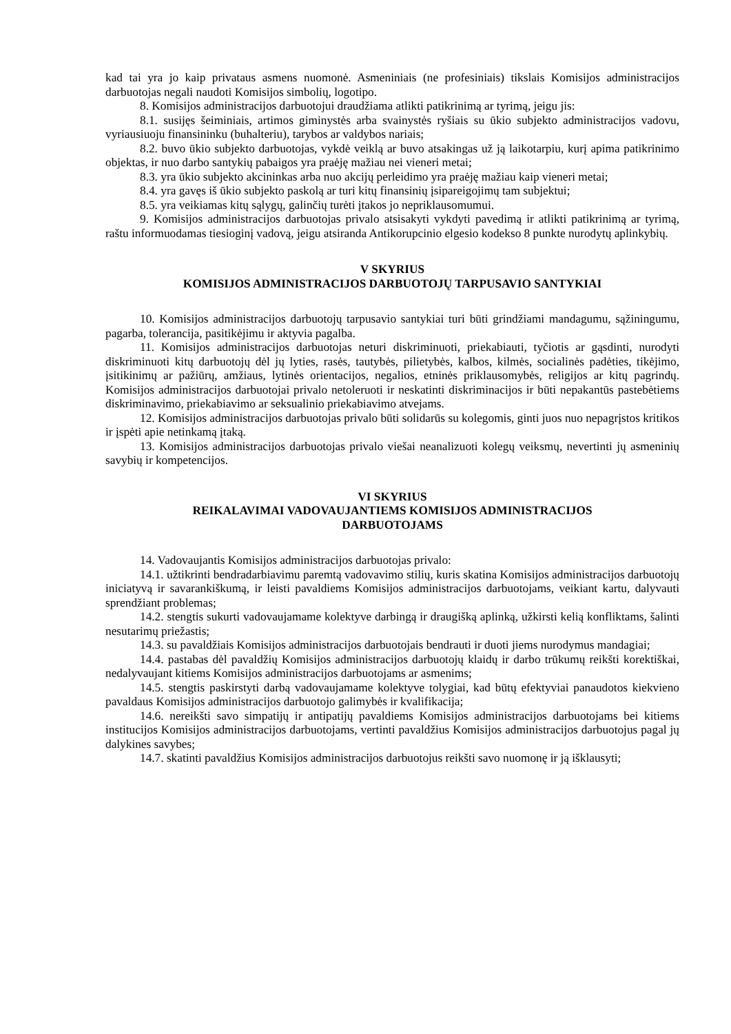kad tai yra jo kaip privataus asmens nuomonė. Asmeniniais (ne profesiniais) tikslais Komisijos administracijos darbuotojas negali naudoti Komisijos simbolių, logotipo.
8. Komisijos administracijos darbuotojui draudžiama atlikti patikrinimą ar tyrimą, jeigu jis:
8.1. susijęs šeiminiais, artimos giminystės arba svainystės ryšiais su ūkio subjekto administracijos vadovu, vyriausiuoju finansininku (buhalteriu), tarybos ar valdybos nariais;
8.2. buvo ūkio subjekto darbuotojas, vykdė veiklą ar buvo atsakingas už ją laikotarpiu, kurį apima patikrinimo objektas, ir nuo darbo santykių pabaigos yra praėję mažiau nei vieneri metai;
8.3. yra ūkio subjekto akcininkas arba nuo akcijų perleidimo yra praėję mažiau kaip vieneri metai;
8.4. yra gavęs iš ūkio subjekto paskolą ar turi kitų finansinių įsipareigojimų tam subjektui;
8.5. yra veikiamas kitų sąlygų, galinčių turėti įtakos jo nepriklausomumui.
9. Komisijos administracijos darbuotojas privalo atsisakyti vykdyti pavedimą ir atlikti patikrinimą ar tyrimą, raštu informuodamas tiesioginį vadovą, jeigu atsiranda Antikorupcinio elgesio kodekso 8 punkte nurodytų aplinkybių.
V SKYRIUS
KOMISIJOS ADMINISTRACIJOS DARBUOTOJŲ TARPUSAVIO SANTYKIAI
10. Komisijos administracijos darbuotojų tarpusavio santykiai turi būti grindžiami mandagumu, sąžiningumu, pagarba, tolerancija, pasitikėjimu ir aktyvia pagalba.
11. Komisijos administracijos darbuotojas neturi diskriminuoti, priekabiauti, tyčiotis ar gąsdinti, nurodyti diskriminuoti kitų darbuotojų dėl jų lyties, rasės, tautybės, pilietybės, kalbos, kilmės, socialinės padėties, tikėjimo, įsitikinimų ar pažiūrų, amžiaus, lytinės orientacijos, negalios, etninės priklausomybės, religijos ar kitų pagrindų. Komisijos administracijos darbuotojai privalo netoleruoti ir neskatinti diskriminacijos ir būti nepakantūs pastebėtiems diskriminavimo, priekabiavimo ar seksualinio priekabiavimo atvejams.
12. Komisijos administracijos darbuotojas privalo būti solidarūs su kolegomis, ginti juos nuo nepagrįstos kritikos ir įspėti apie netinkamą įtaką.
13. Komisijos administracijos darbuotojas privalo viešai neanalizuoti kolegų veiksmų, nevertinti jų asmeninių savybių ir kompetencijos.
VI SKYRIUS
REIKALAVIMAI VADOVAUJANTIEMS KOMISIJOS ADMINISTRACIJOS
DARBUOTOJAMS
14. Vadovaujantis Komisijos administracijos darbuotojas privalo:
14.1. užtikrinti bendradarbiavimu paremtą vadovavimo stilių, kuris skatina Komisijos administracijos darbuotojų iniciatyvą ir savarankiškumą, ir leisti pavaldiems Komisijos administracijos darbuotojams, veikiant kartu, dalyvauti sprendžiant problemas;
14.2. stengtis sukurti vadovaujamame kolektyve darbingą ir draugišką aplinką, užkirsti kelią konfliktams, šalinti nesutarimų priežastis;
14.3. su pavaldžiais Komisijos administracijos darbuotojais bendrauti ir duoti jiems nurodymus mandagiai;
14.4. pastabas dėl pavaldžių Komisijos administracijos darbuotojų klaidų ir darbo trūkumų reikšti korektiškai, nedalyvaujant kitiems Komisijos administracijos darbuotojams ar asmenims;
14.5. stengtis paskirstyti darbą vadovaujamame kolektyve tolygiai, kad būtų efektyviai panaudotos kiekvieno pavaldaus Komisijos administracijos darbuotojo galimybės ir kvalifikacija;
14.6. nereikšti savo simpatijų ir antipatijų pavaldiems Komisijos administracijos darbuotojams bei kitiems institucijos Komisijos administracijos darbuotojams, vertinti pavaldžius Komisijos administracijos darbuotojus pagal jų dalykines savybes;
14.7. skatinti pavaldžius Komisijos administracijos darbuotojus reikšti savo nuomonę ir ją išklausyti;